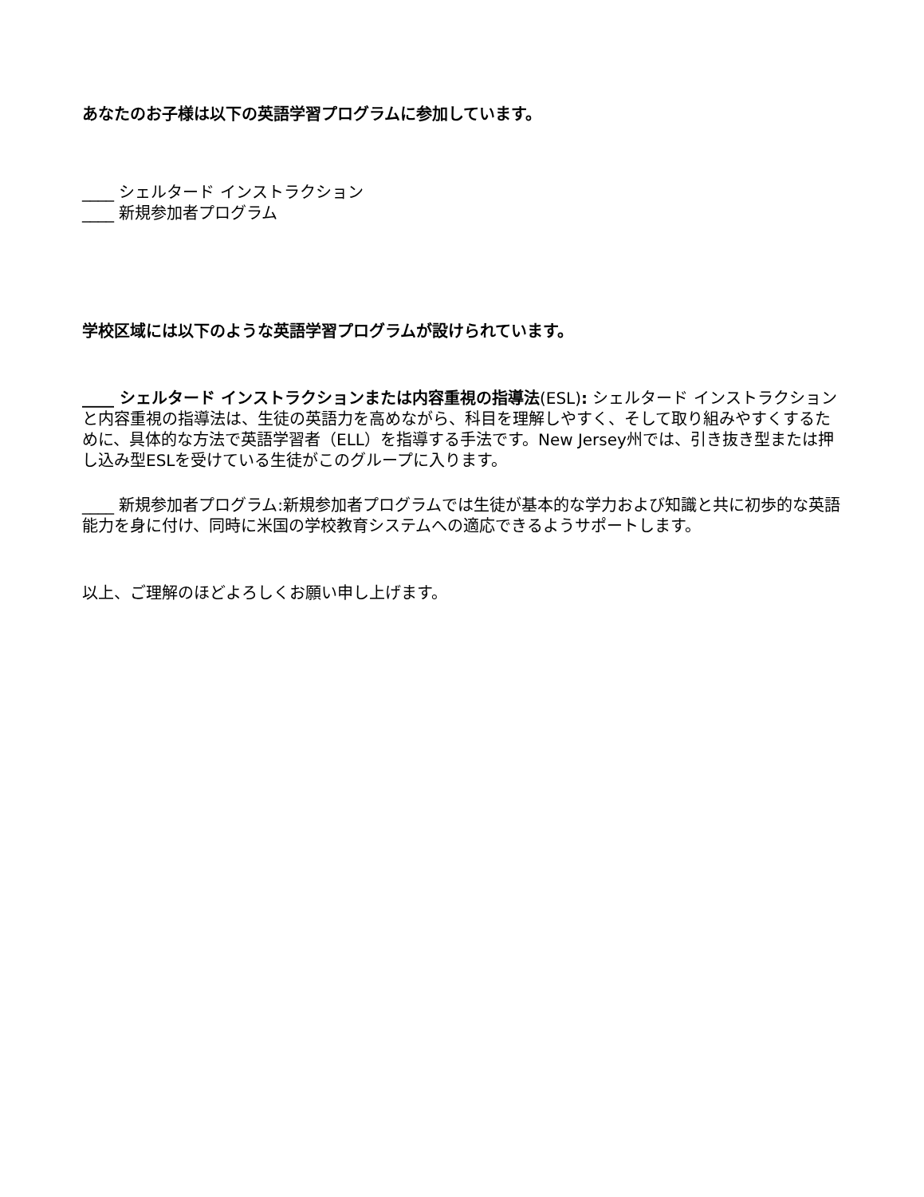あなたのお子様は以下の英語学習プログラムに参加しています。
____ シェルタード インストラクション
____ 新規参加者プログラム
学校区域には以下のような英語学習プログラムが設けられています。
____ シェルタード インストラクションまたは内容重視の指導法(ESL): シェルタード インストラクションと内容重視の指導法は、生徒の英語力を高めながら、科目を理解しやすく、そして取り組みやすくするために、具体的な方法で英語学習者（ELL）を指導する手法です。New Jersey州では、引き抜き型または押し込み型ESLを受けている生徒がこのグループに入ります。
____ 新規参加者プログラム:新規参加者プログラムでは生徒が基本的な学力および知識と共に初歩的な英語能力を身に付け、同時に米国の学校教育システムへの適応できるようサポートします。
以上、ご理解のほどよろしくお願い申し上げます。